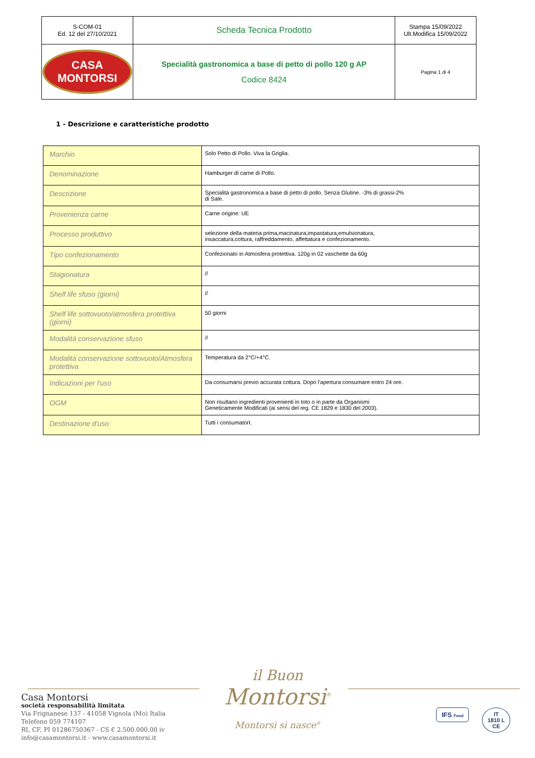| S-COM-01 Ed. 12 del 27/10/2021 | Scheda Tecnica Prodotto | Stampa 15/09/2022 Ult.Modifica 15/09/2022 |
| CASA MONTORSI | Specialità gastronomica a base di petto di pollo 120 g AP Codice 8424 | Pagina 1 di 4 |
1 - Descrizione e caratteristiche prodotto
| Marchio | Solo Petto di Pollo. Viva la Griglia. |
| Denominazione | Hamburger di carne di Pollo. |
| Descrizione | Specialità gastronomica a base di petto di pollo. Senza Glutine. -3% di grassi-2% di Sale. |
| Provenienza carne | Carne origine: UE |
| Processo produttivo | selezione della materia prima,macinatura,impastatura,emulsionatura, insaccatura,cottura, raffreddamento, affettatura e confezionamento. |
| Tipo confezionamento | Confezionato in Atmosfera protettiva. 120g in 02 vaschette da 60g |
| Stagionatura | // |
| Shelf life sfuso (giorni) | // |
| Shelf life sottovuoto/atmosfera protettiva (giorni) | 50 giorni |
| Modalità conservazione sfuso | // |
| Modalità conservazione sottovuoto/Atmosfera protettiva | Temperatura da 2°C/+4°C. |
| Indicazioni per l'uso | Da consumarsi previo accurata cottura. Dopo l'apertura consumare entro 24 ore. |
| OGM | Non risultano ingredienti provenienti in toto o in parte da Organismi Geneticamente Modificati (ai sensi del reg. CE 1829 e 1830 del 2003). |
| Destinazione d'uso | Tutti i consumatorI. |
Casa Montorsi
società responsabilità limitata
Via Frignanese 137 - 41058 Vignola (Mo) Italia
Telefono 059 774107
RI, CF, PI 01286750367 - CS € 2.500.000,00 iv
info@casamontorsi.it - www.casamontorsi.it
il Buon
Montorsi<sup>®</sup>
Montorsi si nasce<sup>®</sup>
IFS Food
IT
1810 L
CE